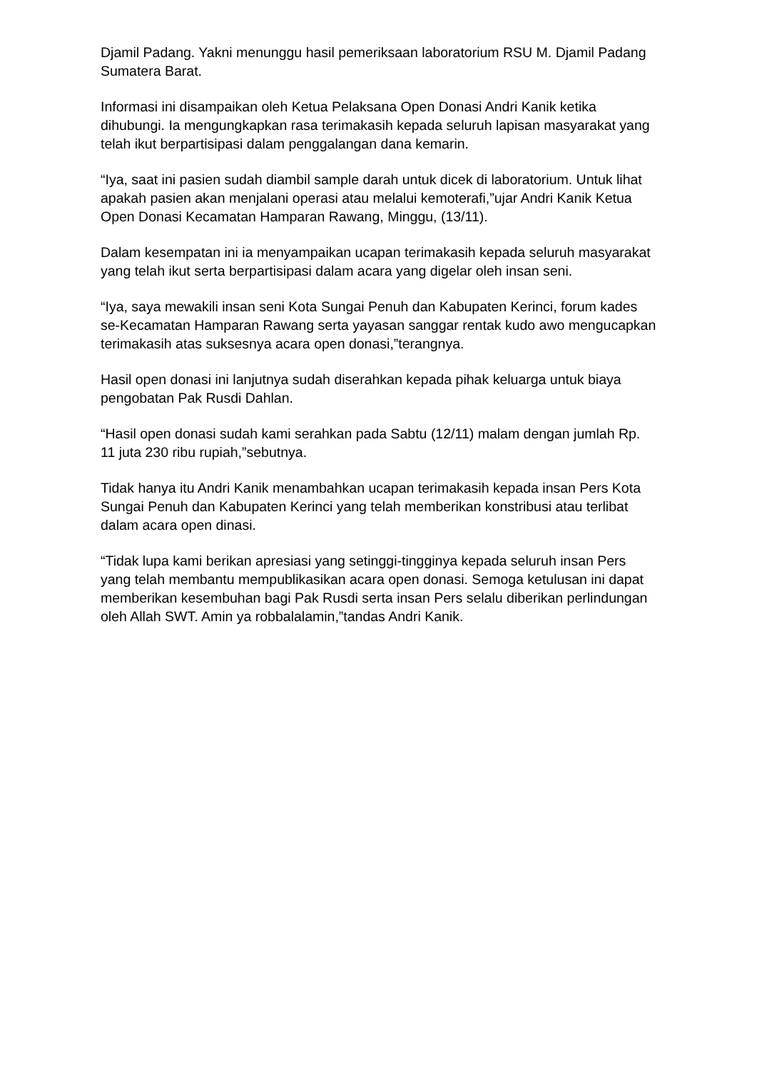Djamil Padang. Yakni menunggu hasil pemeriksaan laboratorium RSU M. Djamil Padang Sumatera Barat.
Informasi ini disampaikan oleh Ketua Pelaksana Open Donasi Andri Kanik ketika dihubungi. Ia mengungkapkan rasa terimakasih kepada seluruh lapisan masyarakat yang telah ikut berpartisipasi dalam penggalangan dana kemarin.
“Iya, saat ini pasien sudah diambil sample darah untuk dicek di laboratorium. Untuk lihat apakah pasien akan menjalani operasi atau melalui kemoterafi,”ujar Andri Kanik Ketua Open Donasi Kecamatan Hamparan Rawang, Minggu, (13/11).
Dalam kesempatan ini ia menyampaikan ucapan terimakasih kepada seluruh masyarakat yang telah ikut serta berpartisipasi dalam acara yang digelar oleh insan seni.
“Iya, saya mewakili insan seni Kota Sungai Penuh dan Kabupaten Kerinci, forum kades se-Kecamatan Hamparan Rawang serta yayasan sanggar rentak kudo awo mengucapkan terimakasih atas suksesnya acara open donasi,”terangnya.
Hasil open donasi ini lanjutnya sudah diserahkan kepada pihak keluarga untuk biaya pengobatan Pak Rusdi Dahlan.
“Hasil open donasi sudah kami serahkan pada Sabtu (12/11) malam dengan jumlah Rp. 11 juta 230 ribu rupiah,”sebutnya.
Tidak hanya itu Andri Kanik menambahkan ucapan terimakasih kepada insan Pers Kota Sungai Penuh dan Kabupaten Kerinci yang telah memberikan konstribusi atau terlibat dalam acara open dinasi.
“Tidak lupa kami berikan apresiasi yang setinggi-tingginya kepada seluruh insan Pers yang telah membantu mempublikasikan acara open donasi. Semoga ketulusan ini dapat memberikan kesembuhan bagi Pak Rusdi serta insan Pers selalu diberikan perlindungan oleh Allah SWT. Amin ya robbalalamin,”tandas Andri Kanik.